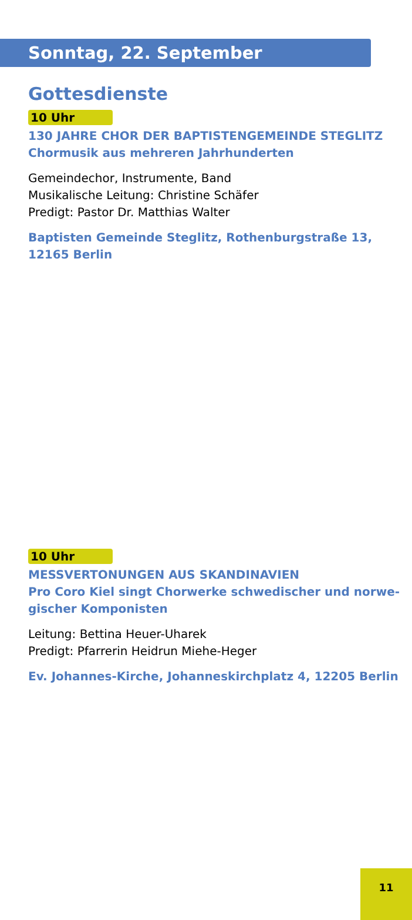Sonntag, 22. September
Gottesdienste
10 Uhr
130 JAHRE CHOR DER BAPTISTENGEMEINDE STEGLITZ
Chormusik aus mehreren Jahrhunderten
Gemeindechor, Instrumente, Band
Musikalische Leitung: Christine Schäfer
Predigt: Pastor Dr. Matthias Walter
Baptisten Gemeinde Steglitz, Rothenburgstraße 13,
12165 Berlin
10 Uhr
MESSVERTONUNGEN AUS SKANDINAVIEN
Pro Coro Kiel singt Chorwerke schwedischer und norwe-
gischer Komponisten
Leitung: Bettina Heuer-Uharek
Predigt: Pfarrerin Heidrun Miehe-Heger
Ev. Johannes-Kirche, Johanneskirchplatz 4, 12205 Berlin
11